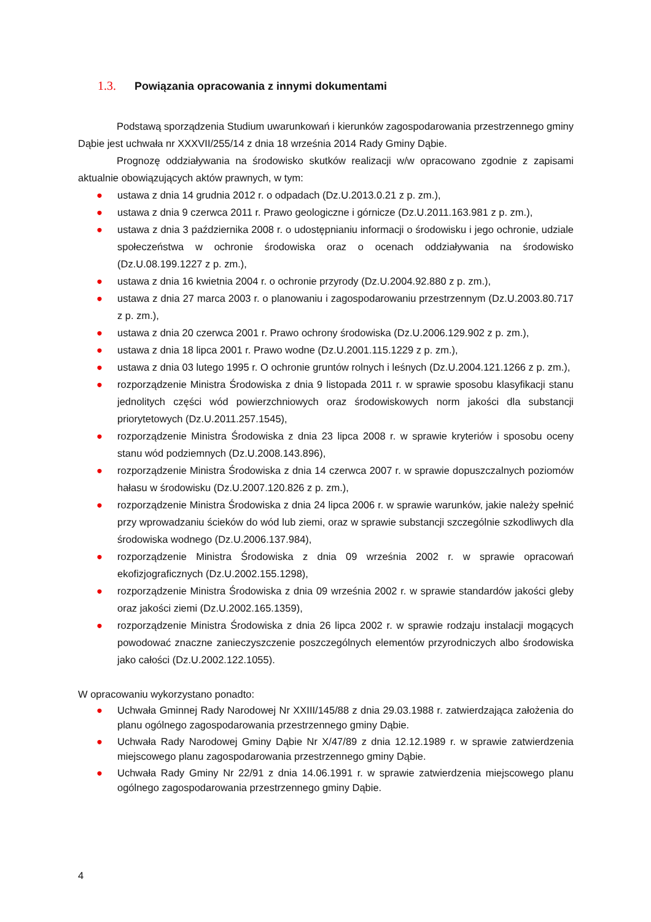1.3. Powiązania opracowania z innymi dokumentami
Podstawą sporządzenia Studium uwarunkowań i kierunków zagospodarowania przestrzennego gminy Dąbie jest uchwała nr XXXVII/255/14 z dnia 18 września 2014 Rady Gminy Dąbie.
Prognozę oddziaływania na środowisko skutków realizacji w/w opracowano zgodnie z zapisami aktualnie obowiązujących aktów prawnych, w tym:
● ustawa z dnia 14 grudnia 2012 r. o odpadach (Dz.U.2013.0.21 z p. zm.),
● ustawa z dnia 9 czerwca 2011 r. Prawo geologiczne i górnicze (Dz.U.2011.163.981 z p. zm.),
● ustawa z dnia 3 października 2008 r. o udostępnianiu informacji o środowisku i jego ochronie, udziale społeczeństwa w ochronie środowiska oraz o ocenach oddziaływania na środowisko (Dz.U.08.199.1227 z p. zm.),
● ustawa z dnia 16 kwietnia 2004 r. o ochronie przyrody (Dz.U.2004.92.880 z p. zm.),
● ustawa z dnia 27 marca 2003 r. o planowaniu i zagospodarowaniu przestrzennym (Dz.U.2003.80.717 z p. zm.),
● ustawa z dnia 20 czerwca 2001 r. Prawo ochrony środowiska (Dz.U.2006.129.902 z p. zm.),
● ustawa z dnia 18 lipca 2001 r. Prawo wodne (Dz.U.2001.115.1229 z p. zm.),
● ustawa z dnia 03 lutego 1995 r. O ochronie gruntów rolnych i leśnych (Dz.U.2004.121.1266 z p. zm.),
● rozporządzenie Ministra Środowiska z dnia 9 listopada 2011 r. w sprawie sposobu klasyfikacji stanu jednolitych części wód powierzchniowych oraz środowiskowych norm jakości dla substancji priorytetowych (Dz.U.2011.257.1545),
● rozporządzenie Ministra Środowiska z dnia 23 lipca 2008 r. w sprawie kryteriów i sposobu oceny stanu wód podziemnych (Dz.U.2008.143.896),
● rozporządzenie Ministra Środowiska z dnia 14 czerwca 2007 r. w sprawie dopuszczalnych poziomów hałasu w środowisku (Dz.U.2007.120.826 z p. zm.),
● rozporządzenie Ministra Środowiska z dnia 24 lipca 2006 r. w sprawie warunków, jakie należy spełnić przy wprowadzaniu ścieków do wód lub ziemi, oraz w sprawie substancji szczególnie szkodliwych dla środowiska wodnego (Dz.U.2006.137.984),
● rozporządzenie Ministra Środowiska z dnia 09 września 2002 r. w sprawie opracowań ekofizjograficznych (Dz.U.2002.155.1298),
● rozporządzenie Ministra Środowiska z dnia 09 września 2002 r. w sprawie standardów jakości gleby oraz jakości ziemi (Dz.U.2002.165.1359),
● rozporządzenie Ministra Środowiska z dnia 26 lipca 2002 r. w sprawie rodzaju instalacji mogących powodować znaczne zanieczyszczenie poszczególnych elementów przyrodniczych albo środowiska jako całości (Dz.U.2002.122.1055).
W opracowaniu wykorzystano ponadto:
● Uchwała Gminnej Rady Narodowej Nr XXIII/145/88 z dnia 29.03.1988 r. zatwierdzająca założenia do planu ogólnego zagospodarowania przestrzennego gminy Dąbie.
● Uchwała Rady Narodowej Gminy Dąbie Nr X/47/89 z dnia 12.12.1989 r. w sprawie zatwierdzenia miejscowego planu zagospodarowania przestrzennego gminy Dąbie.
● Uchwała Rady Gminy Nr 22/91 z dnia 14.06.1991 r. w sprawie zatwierdzenia miejscowego planu ogólnego zagospodarowania przestrzennego gminy Dąbie.
4